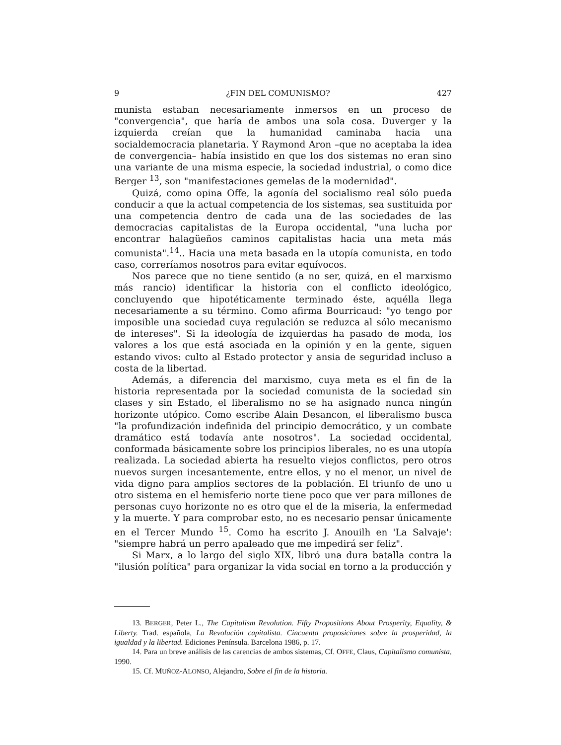9 ¿FIN DEL COMUNISMO? 427
munista estaban necesariamente inmersos en un proceso de "convergencia", que haría de ambos una sola cosa. Duverger y la izquierda creían que la humanidad caminaba hacia una socialdemocracia planetaria. Y Raymond Aron –que no aceptaba la idea de convergencia– había insistido en que los dos sistemas no eran sino una variante de una misma especie, la sociedad industrial, o como dice Berger <sup>13</sup>, son "manifestaciones gemelas de la modernidad".
Quizá, como opina Offe, la agonía del socialismo real sólo pueda conducir a que la actual competencia de los sistemas, sea sustituida por una competencia dentro de cada una de las sociedades de las democracias capitalistas de la Europa occidental, "una lucha por encontrar halagüeños caminos capitalistas hacia una meta más comunista".<sup>14</sup>.. Hacia una meta basada en la utopía comunista, en todo caso, correríamos nosotros para evitar equívocos.
Nos parece que no tiene sentido (a no ser, quizá, en el marxismo más rancio) identificar la historia con el conflicto ideológico, concluyendo que hipotéticamente terminado éste, aquélla llega necesariamente a su término. Como afirma Bourricaud: "yo tengo por imposible una sociedad cuya regulación se reduzca al sólo mecanismo de intereses". Si la ideología de izquierdas ha pasado de moda, los valores a los que está asociada en la opinión y en la gente, siguen estando vivos: culto al Estado protector y ansia de seguridad incluso a costa de la libertad.
Además, a diferencia del marxismo, cuya meta es el fin de la historia representada por la sociedad comunista de la sociedad sin clases y sin Estado, el liberalismo no se ha asignado nunca ningún horizonte utópico. Como escribe Alain Desancon, el liberalismo busca "la profundización indefinida del principio democrático, y un combate dramático está todavía ante nosotros". La sociedad occidental, conformada básicamente sobre los principios liberales, no es una utopía realizada. La sociedad abierta ha resuelto viejos conflictos, pero otros nuevos surgen incesantemente, entre ellos, y no el menor, un nivel de vida digno para amplios sectores de la población. El triunfo de uno u otro sistema en el hemisferio norte tiene poco que ver para millones de personas cuyo horizonte no es otro que el de la miseria, la enfermedad y la muerte. Y para comprobar esto, no es necesario pensar únicamente en el Tercer Mundo <sup>15</sup>. Como ha escrito J. Anouilh en 'La Salvaje': "siempre habrá un perro apaleado que me impedirá ser feliz".
Si Marx, a lo largo del siglo XIX, libró una dura batalla contra la "ilusión política" para organizar la vida social en torno a la producción y
13. BERGER, Peter L., The Capitalism Revolution. Fifty Propositions About Prosperity, Equality, & Liberty. Trad. española, La Revolución capitalista. Cincuenta proposiciones sobre la prosperidad, la igualdad y la libertad. Ediciones Península. Barcelona 1986, p. 17.
14. Para un breve análisis de las carencias de ambos sistemas, Cf. OFFE, Claus, Capitalismo comunista, 1990.
15. Cf. MUÑOZ-ALONSO, Alejandro, Sobre el fin de la historia.